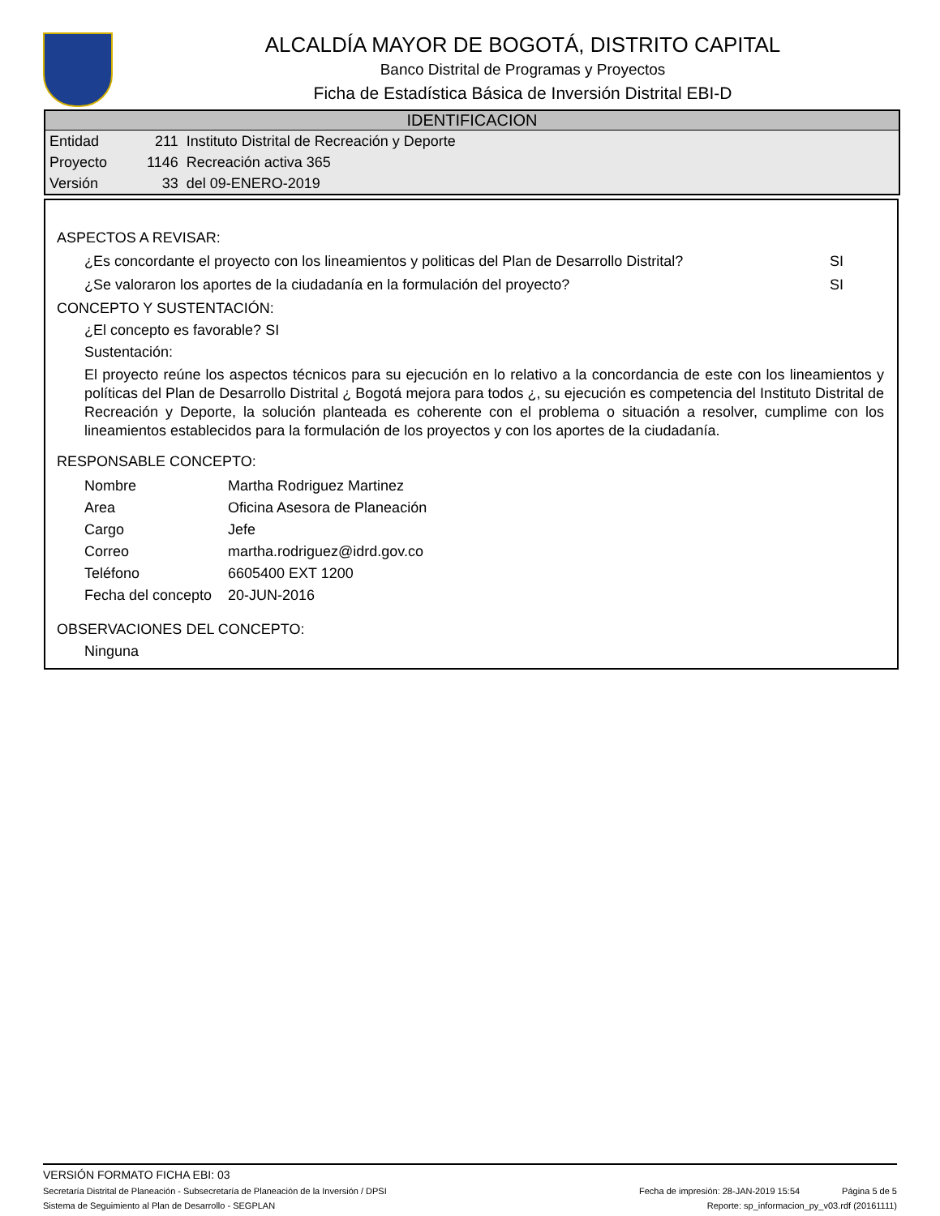ALCALDÍA MAYOR DE BOGOTÁ, DISTRITO CAPITAL
Banco Distrital de Programas y Proyectos
Ficha de Estadística Básica de Inversión Distrital EBI-D
IDENTIFICACION
| Entidad | 211 | Instituto Distrital de Recreación y Deporte |
| Proyecto | 1146 | Recreación activa 365 |
| Versión | 33 | del 09-ENERO-2019 |
ASPECTOS A REVISAR:
¿Es concordante el proyecto con los lineamientos y politicas del Plan de Desarrollo Distrital? SI
¿Se valoraron los aportes de la ciudadanía en la formulación del proyecto? SI
CONCEPTO Y SUSTENTACIÓN:
¿El concepto es favorable? SI
Sustentación:
El proyecto reúne los aspectos técnicos para su ejecución en lo relativo a la concordancia de este con los lineamientos y políticas del Plan de Desarrollo Distrital ¿ Bogotá mejora para todos ¿, su ejecución es competencia del Instituto Distrital de Recreación y Deporte, la solución planteada es coherente con el problema o situación a resolver, cumplime con los lineamientos establecidos para la formulación de los proyectos y con los aportes de la ciudadanía.
RESPONSABLE CONCEPTO:
| Nombre | Martha Rodriguez Martinez |
| Area | Oficina Asesora de Planeación |
| Cargo | Jefe |
| Correo | martha.rodriguez@idrd.gov.co |
| Teléfono | 6605400 EXT 1200 |
| Fecha del concepto | 20-JUN-2016 |
OBSERVACIONES DEL CONCEPTO:
Ninguna
VERSIÓN FORMATO FICHA EBI: 03
Secretaría Distrital de Planeación - Subsecretaría de Planeación de la Inversión / DPSI Fecha de impresión: 28-JAN-2019 15:54 Página 5 de 5
Sistema de Seguimiento al Plan de Desarrollo - SEGPLAN Reporte: sp_informacion_py_v03.rdf (20161111)